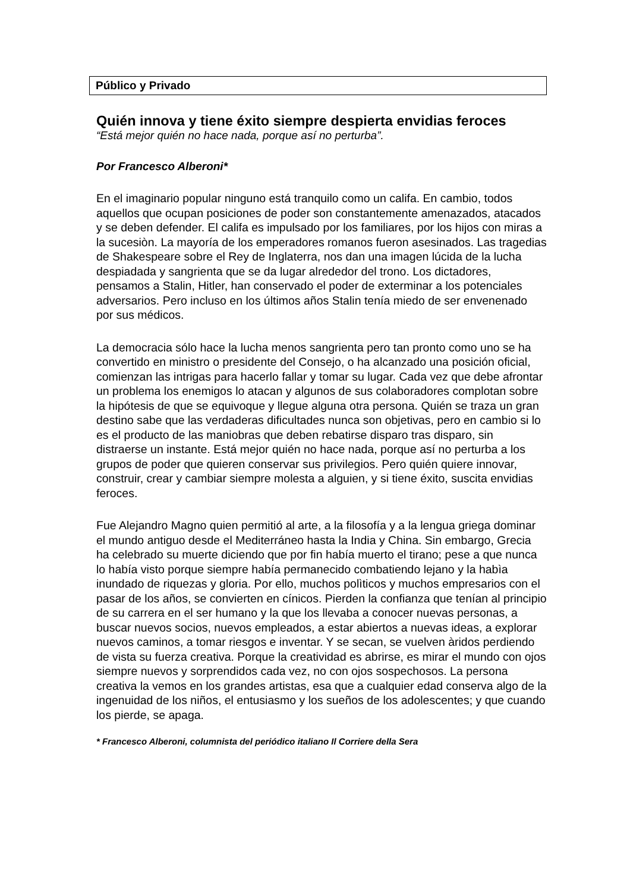Público y Privado
Quién innova y tiene éxito siempre despierta envidias feroces
“Está mejor quién no hace nada, porque así no perturba”.
Por Francesco Alberoni*
En el imaginario popular ninguno está tranquilo como un califa. En cambio, todos aquellos que ocupan posiciones de poder son constantemente amenazados, atacados y se deben defender. El califa es impulsado por los familiares, por los hijos con miras a la sucesiòn. La mayoría de los emperadores romanos fueron asesinados. Las tragedias de Shakespeare sobre el Rey de Inglaterra, nos dan una imagen lúcida de la lucha despiadada y sangrienta que se da lugar alrededor del trono. Los dictadores, pensamos a Stalin, Hitler, han conservado el poder de exterminar a los potenciales adversarios. Pero incluso en los últimos años Stalin tenía miedo de ser envenenado por sus médicos.
La democracia sólo hace la lucha menos sangrienta pero tan pronto como uno se ha convertido en ministro o presidente del Consejo, o ha alcanzado una posición oficial, comienzan las intrigas para hacerlo fallar y tomar su lugar. Cada vez que debe afrontar un problema los enemigos lo atacan y algunos de sus colaboradores complotan sobre la hipótesis de que se equivoque y llegue alguna otra persona. Quién se traza un gran destino sabe que las verdaderas dificultades nunca son objetivas, pero en cambio si lo es el producto de las maniobras que deben rebatirse disparo tras disparo, sin distraerse un instante. Está mejor quién no hace nada, porque así no perturba a los grupos de poder que quieren conservar sus privilegios. Pero quién quiere innovar, construir, crear y cambiar siempre molesta a alguien, y si tiene éxito, suscita envidias feroces.
Fue Alejandro Magno quien permitió al arte, a la filosofía y a la lengua griega dominar el mundo antiguo desde el Mediterráneo hasta la India y China. Sin embargo, Grecia ha celebrado su muerte diciendo que por fin había muerto el tirano; pese a que nunca lo había visto porque siempre había permanecido combatiendo lejano y la habìa inundado de riquezas y gloria. Por ello, muchos polìticos y muchos empresarios con el pasar de los años, se convierten en cínicos. Pierden la confianza que tenían al principio de su carrera en el ser humano y la que los llevaba a conocer nuevas personas, a buscar nuevos socios, nuevos empleados, a estar abiertos a nuevas ideas, a explorar nuevos caminos, a tomar riesgos e inventar. Y se secan, se vuelven àridos perdiendo de vista su fuerza creativa. Porque la creatividad es abrirse, es mirar el mundo con ojos siempre nuevos y sorprendidos cada vez, no con ojos sospechosos. La persona creativa la vemos en los grandes artistas, esa que a cualquier edad conserva algo de la ingenuidad de los niños, el entusiasmo y los sueños de los adolescentes; y que cuando los pierde, se apaga.
* Francesco Alberoni, columnista del periódico italiano Il Corriere della Sera